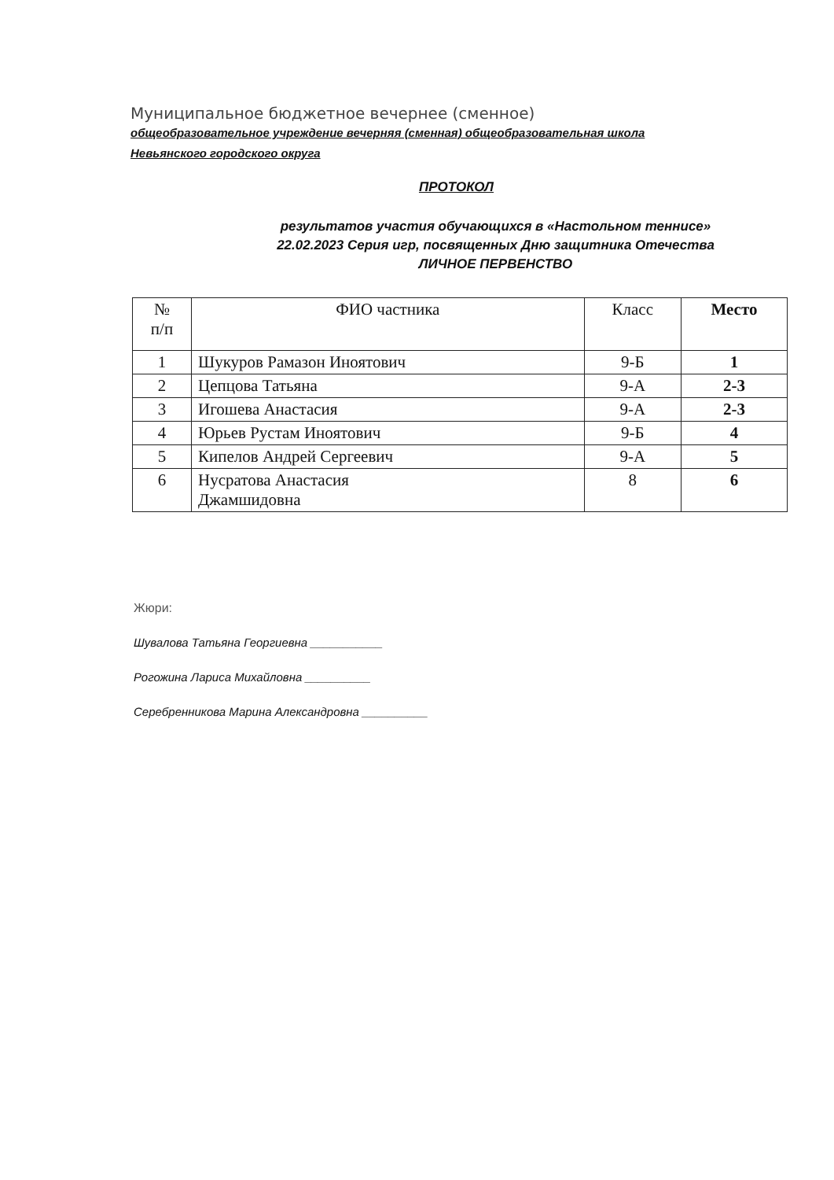Муниципальное бюджетное вечернее (сменное)
общеобразовательное учреждение вечерняя (сменная) общеобразовательная школа
Невьянского городского округа
ПРОТОКОЛ
результатов участия обучающихся в «Настольном теннисе»
22.02.2023 Серия игр, посвященных Дню защитника Отечества
ЛИЧНОЕ ПЕРВЕНСТВО
| № п/п | ФИО частника | Класс | Место |
| --- | --- | --- | --- |
| 1 | Шукуров Рамазон Иноятович | 9-Б | 1 |
| 2 | Цепцова Татьяна | 9-А | 2-3 |
| 3 | Игошева Анастасия | 9-А | 2-3 |
| 4 | Юрьев Рустам Иноятович | 9-Б | 4 |
| 5 | Кипелов Андрей Сергеевич | 9-А | 5 |
| 6 | Нусратова Анастасия Джамшидовна | 8 | 6 |
Жюри:
Шувалова Татьяна Георгиевна ___________
Рогожина Лариса Михайловна __________
Серебренникова Марина Александровна __________